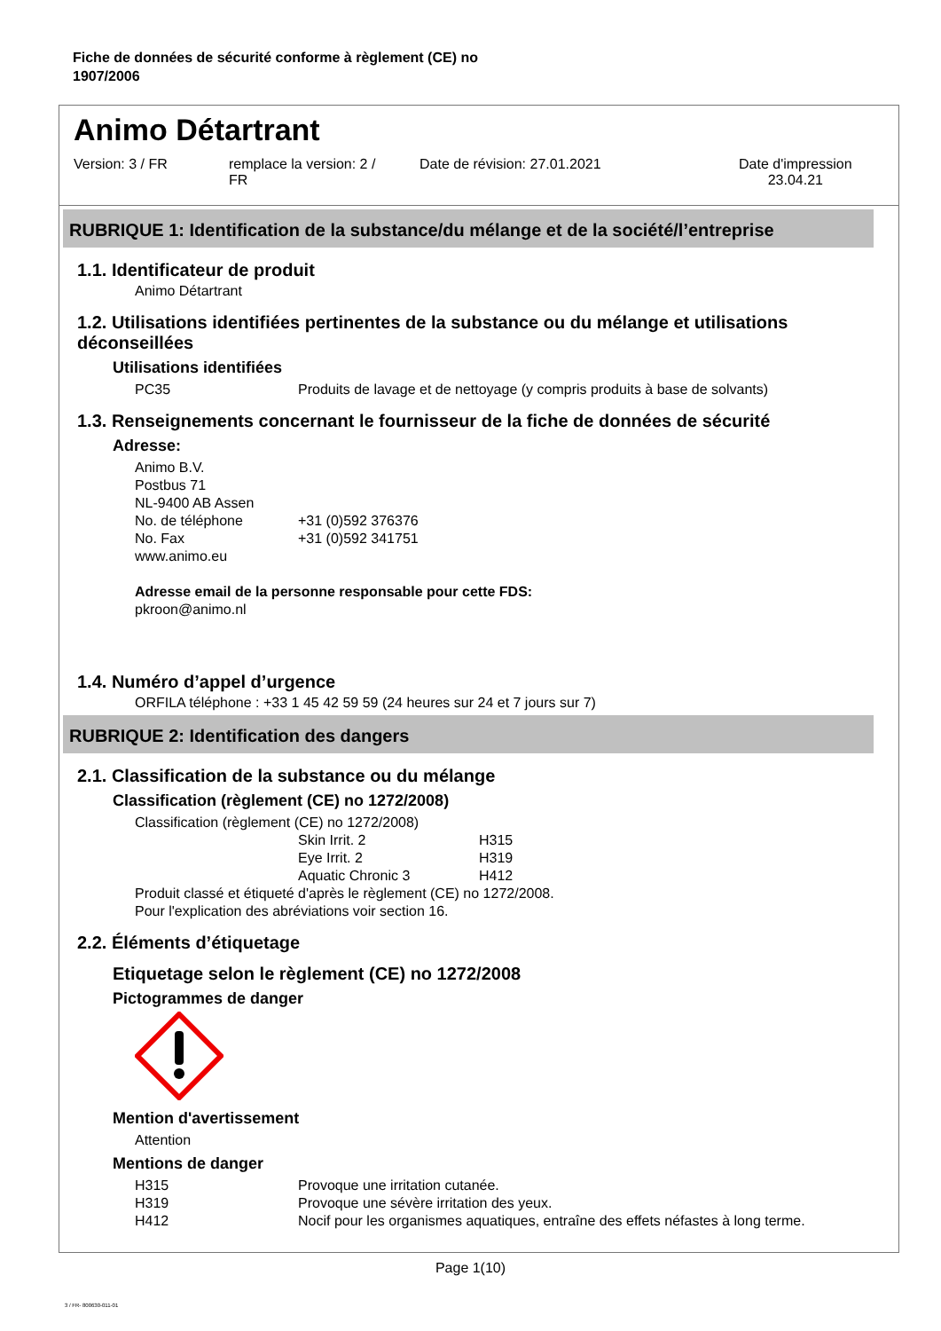Fiche de données de sécurité conforme à règlement (CE) no
1907/2006
Animo Détartrant
Version: 3 / FR remplace la version: 2 /
FR
Date de révision: 27.01.2021 Date d'impression
23.04.21
RUBRIQUE 1: Identification de la substance/du mélange et de la société/l’entreprise
1.1. Identificateur de produit
Animo Détartrant
1.2. Utilisations identifiées pertinentes de la substance ou du mélange et utilisations déconseillées
Utilisations identifiées
| PC35 | Produits de lavage et de nettoyage (y compris produits à base de solvants) |
1.3. Renseignements concernant le fournisseur de la fiche de données de sécurité
Adresse:
| Animo B.V. | |
| Postbus 71 | |
| NL-9400 AB Assen | |
| No. de téléphone | +31 (0)592 376376 |
| No. Fax | +31 (0)592 341751 |
| www.animo.eu | |
Adresse email de la personne responsable pour cette FDS:
pkroon@animo.nl
1.4. Numéro d’appel d’urgence
ORFILA téléphone : +33 1 45 42 59 59 (24 heures sur 24 et 7 jours sur 7)
RUBRIQUE 2: Identification des dangers
2.1. Classification de la substance ou du mélange
Classification (règlement (CE) no 1272/2008)
Classification (règlement (CE) no 1272/2008)
| | Skin Irrit. 2 | H315 |
| | Eye Irrit. 2 | H319 |
| | Aquatic Chronic 3 | H412 |
Produit classé et étiqueté d'après le règlement (CE) no 1272/2008.
Pour l'explication des abréviations voir section 16.
2.2. Éléments d’étiquetage
Etiquetage selon le règlement (CE) no 1272/2008
Pictogrammes de danger
Mention d'avertissement
Attention
Mentions de danger
| H315 | Provoque une irritation cutanée. |
| H319 | Provoque une sévère irritation des yeux. |
| H412 | Nocif pour les organismes aquatiques, entraîne des effets néfastes à long terme. |
Page 1(10)
3 / FR- 800630-011-01